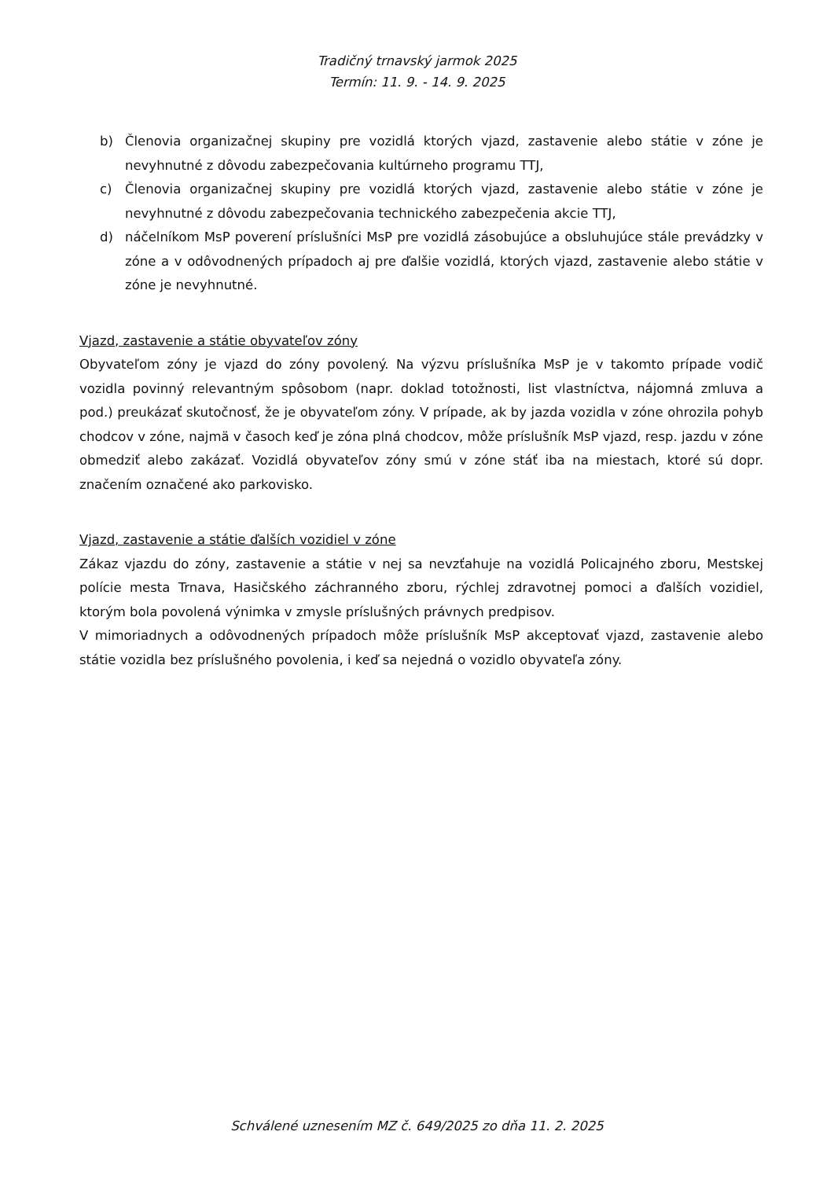Tradičný trnavský jarmok 2025
Termín: 11. 9. - 14. 9. 2025
b) Členovia organizačnej skupiny pre vozidlá ktorých vjazd, zastavenie alebo státie v zóne je nevyhnutné z dôvodu zabezpečovania kultúrneho programu TTJ,
c) Členovia organizačnej skupiny pre vozidlá ktorých vjazd, zastavenie alebo státie v zóne je nevyhnutné z dôvodu zabezpečovania technického zabezpečenia akcie TTJ,
d) náčelníkom MsP poverení príslušníci MsP pre vozidlá zásobujúce a obsluhujúce stále prevádzky v zóne a v odôvodnených prípadoch aj pre ďalšie vozidlá, ktorých vjazd, zastavenie alebo státie v zóne je nevyhnutné.
Vjazd, zastavenie a státie obyvateľov zóny
Obyvateľom zóny je vjazd do zóny povolený. Na výzvu príslušníka MsP je v takomto prípade vodič vozidla povinný relevantným spôsobom (napr. doklad totožnosti, list vlastníctva, nájomná zmluva a pod.) preukázať skutočnosť, že je obyvateľom zóny. V prípade, ak by jazda vozidla v zóne ohrozila pohyb chodcov v zóne, najmä v časoch keď je zóna plná chodcov, môže príslušník MsP vjazd, resp. jazdu v zóne obmedziť alebo zakázať. Vozidlá obyvateľov zóny smú v zóne stáť iba na miestach, ktoré sú dopr. značením označené ako parkovisko.
Vjazd, zastavenie a státie ďalších vozidiel v zóne
Zákaz vjazdu do zóny, zastavenie a státie v nej sa nevzťahuje na vozidlá Policajného zboru, Mestskej polície mesta Trnava, Hasičského záchranného zboru, rýchlej zdravotnej pomoci a ďalších vozidiel, ktorým bola povolená výnimka v zmysle príslušných právnych predpisov.
V mimoriadnych a odôvodnených prípadoch môže príslušník MsP akceptovať vjazd, zastavenie alebo státie vozidla bez príslušného povolenia, i keď sa nejedná o vozidlo obyvateľa zóny.
Schválené uznesením MZ č. 649/2025 zo dňa 11. 2. 2025